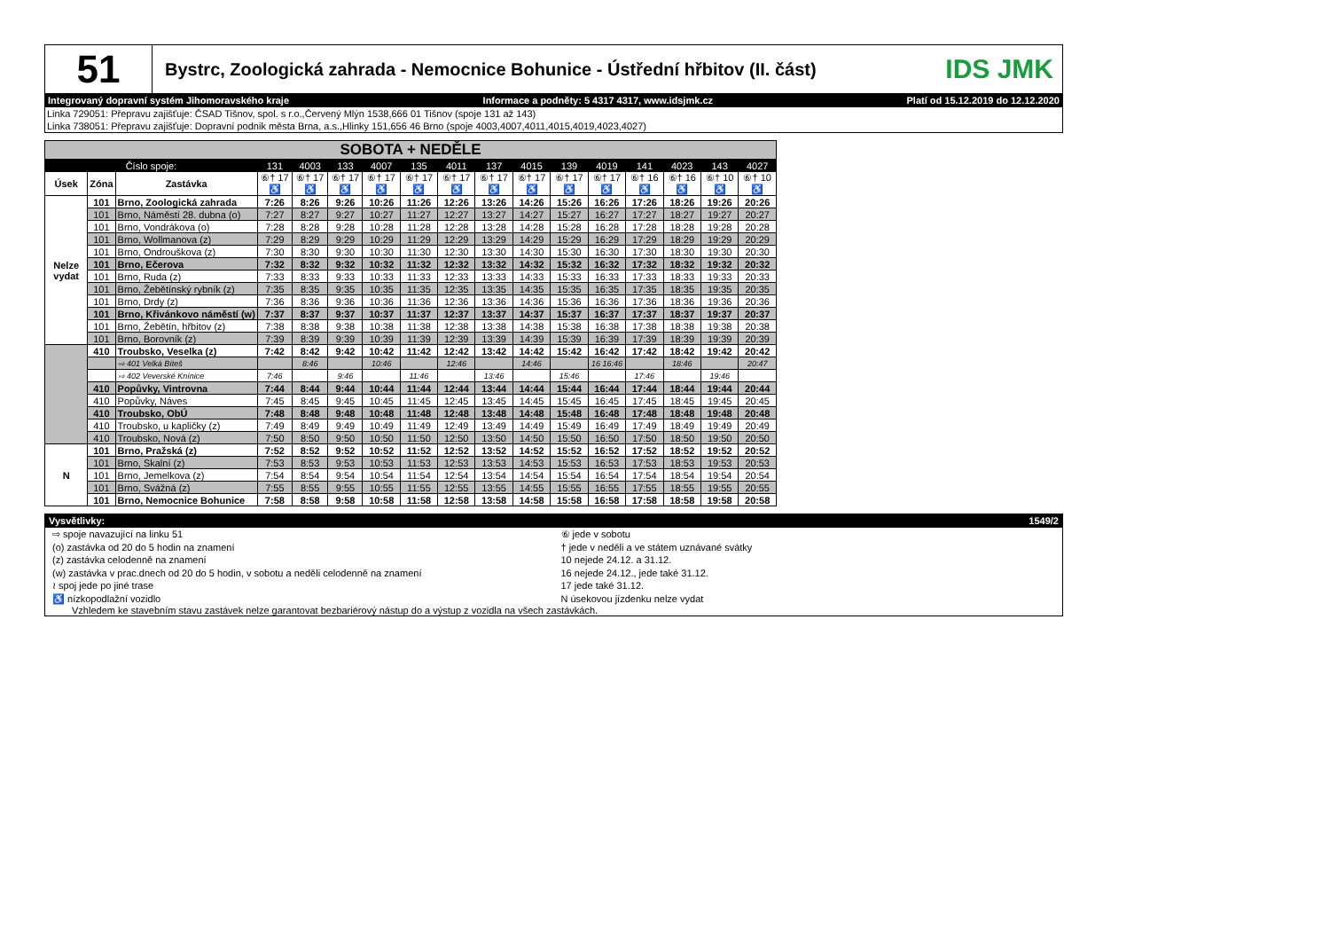51
Bystrc, Zoologická zahrada - Nemocnice Bohunice - Ústřední hřbitov (II. část)
IDS JMK
Integrovaný dopravní systém Jihomoravského kraje Informace a podněty: 5 4317 4317, www.idsjmk.cz Platí od 15.12.2019 do 12.12.2020
Linka 729051: Přepravu zajišťuje: ČSAD Tišnov, spol. s r.o.,Červený Mlýn 1538,666 01 Tišnov (spoje 131 až 143)
Linka 738051: Přepravu zajišťuje: Dopravní podnik města Brna, a.s.,Hlinky 151,656 46 Brno (spoje 4003,4007,4011,4015,4019,4023,4027)
| SOBOTA + NEDĚLE | | | | | | | | | | | | | | | | |
| --- | --- | --- | --- | --- | --- | --- | --- | --- | --- | --- | --- | --- | --- | --- | --- | --- |
| Číslo spoje: | | | 131 | 4003 | 133 | 4007 | 135 | 4011 | 137 | 4015 | 139 | 4019 | 141 | 4023 | 143 | 4027 |
| Úsek | Zóna | Zastávka | ⑥† 17 ♿ | ⑥† 17 ♿ | ⑥† 17 ♿ | ⑥† 17 ♿ | ⑥† 17 ♿ | ⑥† 17 ♿ | ⑥† 17 ♿ | ⑥† 17 ♿ | ⑥† 17 ♿ | ⑥† 17 ♿ | ⑥† 16 ♿ | ⑥† 16 ♿ | ⑥† 10 ♿ | ⑥† 10 ♿ |
| Nelze vydat | 101 | Brno, Zoologická zahrada | 7:26 | 8:26 | 9:26 | 10:26 | 11:26 | 12:26 | 13:26 | 14:26 | 15:26 | 16:26 | 17:26 | 18:26 | 19:26 | 20:26 |
| | 101 | Brno, Náměstí 28. dubna (o) | 7:27 | 8:27 | 9:27 | 10:27 | 11:27 | 12:27 | 13:27 | 14:27 | 15:27 | 16:27 | 17:27 | 18:27 | 19:27 | 20:27 |
| | 101 | Brno, Vondrákova (o) | 7:28 | 8:28 | 9:28 | 10:28 | 11:28 | 12:28 | 13:28 | 14:28 | 15:28 | 16:28 | 17:28 | 18:28 | 19:28 | 20:28 |
| | 101 | Brno, Wollmanova (z) | 7:29 | 8:29 | 9:29 | 10:29 | 11:29 | 12:29 | 13:29 | 14:29 | 15:29 | 16:29 | 17:29 | 18:29 | 19:29 | 20:29 |
| | 101 | Brno, Ondrouškova (z) | 7:30 | 8:30 | 9:30 | 10:30 | 11:30 | 12:30 | 13:30 | 14:30 | 15:30 | 16:30 | 17:30 | 18:30 | 19:30 | 20:30 |
| | 101 | Brno, Ečerova | 7:32 | 8:32 | 9:32 | 10:32 | 11:32 | 12:32 | 13:32 | 14:32 | 15:32 | 16:32 | 17:32 | 18:32 | 19:32 | 20:32 |
| | 101 | Brno, Ruda (z) | 7:33 | 8:33 | 9:33 | 10:33 | 11:33 | 12:33 | 13:33 | 14:33 | 15:33 | 16:33 | 17:33 | 18:33 | 19:33 | 20:33 |
| | 101 | Brno, Žebětínský rybník (z) | 7:35 | 8:35 | 9:35 | 10:35 | 11:35 | 12:35 | 13:35 | 14:35 | 15:35 | 16:35 | 17:35 | 18:35 | 19:35 | 20:35 |
| | 101 | Brno, Drdy (z) | 7:36 | 8:36 | 9:36 | 10:36 | 11:36 | 12:36 | 13:36 | 14:36 | 15:36 | 16:36 | 17:36 | 18:36 | 19:36 | 20:36 |
| | 101 | Brno, Křivánkovo náměstí (w) | 7:37 | 8:37 | 9:37 | 10:37 | 11:37 | 12:37 | 13:37 | 14:37 | 15:37 | 16:37 | 17:37 | 18:37 | 19:37 | 20:37 |
| | 101 | Brno, Žebětín, hřbitov (z) | 7:38 | 8:38 | 9:38 | 10:38 | 11:38 | 12:38 | 13:38 | 14:38 | 15:38 | 16:38 | 17:38 | 18:38 | 19:38 | 20:38 |
| | 101 | Brno, Borovník (z) | 7:39 | 8:39 | 9:39 | 10:39 | 11:39 | 12:39 | 13:39 | 14:39 | 15:39 | 16:39 | 17:39 | 18:39 | 19:39 | 20:39 |
| | 410 | Troubsko, Veselka (z) | 7:42 | 8:42 | 9:42 | 10:42 | 11:42 | 12:42 | 13:42 | 14:42 | 15:42 | 16:42 | 17:42 | 18:42 | 19:42 | 20:42 |
| | | ⇨ 401 Velká Bíteš | | 8:46 | | 10:46 | | 12:46 | | 14:46 | | 16 16:46 | | 18:46 | | 20:47 |
| | | ⇨ 402 Veverské Knínice | 7:46 | | 9:46 | | 11:46 | | 13:46 | | 15:46 | | 17:46 | | 19:46 | |
| | 410 | Popůvky, Vintrovna | 7:44 | 8:44 | 9:44 | 10:44 | 11:44 | 12:44 | 13:44 | 14:44 | 15:44 | 16:44 | 17:44 | 18:44 | 19:44 | 20:44 |
| | 410 | Popůvky, Náves | 7:45 | 8:45 | 9:45 | 10:45 | 11:45 | 12:45 | 13:45 | 14:45 | 15:45 | 16:45 | 17:45 | 18:45 | 19:45 | 20:45 |
| | 410 | Troubsko, ObÚ | 7:48 | 8:48 | 9:48 | 10:48 | 11:48 | 12:48 | 13:48 | 14:48 | 15:48 | 16:48 | 17:48 | 18:48 | 19:48 | 20:48 |
| | 410 | Troubsko, u kapličky (z) | 7:49 | 8:49 | 9:49 | 10:49 | 11:49 | 12:49 | 13:49 | 14:49 | 15:49 | 16:49 | 17:49 | 18:49 | 19:49 | 20:49 |
| | 410 | Troubsko, Nová (z) | 7:50 | 8:50 | 9:50 | 10:50 | 11:50 | 12:50 | 13:50 | 14:50 | 15:50 | 16:50 | 17:50 | 18:50 | 19:50 | 20:50 |
| N | 101 | Brno, Pražská (z) | 7:52 | 8:52 | 9:52 | 10:52 | 11:52 | 12:52 | 13:52 | 14:52 | 15:52 | 16:52 | 17:52 | 18:52 | 19:52 | 20:52 |
| | 101 | Brno, Skalní (z) | 7:53 | 8:53 | 9:53 | 10:53 | 11:53 | 12:53 | 13:53 | 14:53 | 15:53 | 16:53 | 17:53 | 18:53 | 19:53 | 20:53 |
| | 101 | Brno, Jemelkova (z) | 7:54 | 8:54 | 9:54 | 10:54 | 11:54 | 12:54 | 13:54 | 14:54 | 15:54 | 16:54 | 17:54 | 18:54 | 19:54 | 20:54 |
| | 101 | Brno, Svážná (z) | 7:55 | 8:55 | 9:55 | 10:55 | 11:55 | 12:55 | 13:55 | 14:55 | 15:55 | 16:55 | 17:55 | 18:55 | 19:55 | 20:55 |
| | 101 | Brno, Nemocnice Bohunice | 7:58 | 8:58 | 9:58 | 10:58 | 11:58 | 12:58 | 13:58 | 14:58 | 15:58 | 16:58 | 17:58 | 18:58 | 19:58 | 20:58 |
Vysvětlivky: 1549/2
⇨ spoje navazující na linku 51
(o) zastávka od 20 do 5 hodin na znamení
(z) zastávka celodenně na znamení
(w) zastávka v prac.dnech od 20 do 5 hodin, v sobotu a neděli celodenně na znamení
≀ spoj jede po jiné trase
♿ nízkopodlažní vozidlo
⑥ jede v sobotu
† jede v neděli a ve státem uznávané svátky
10 nejede 24.12. a 31.12.
16 nejede 24.12., jede také 31.12.
17 jede také 31.12.
N úsekovou jízdenku nelze vydat
Vzhledem ke stavebním stavu zastávek nelze garantovat bezbariérový nástup do a výstup z vozidla na všech zastávkách.